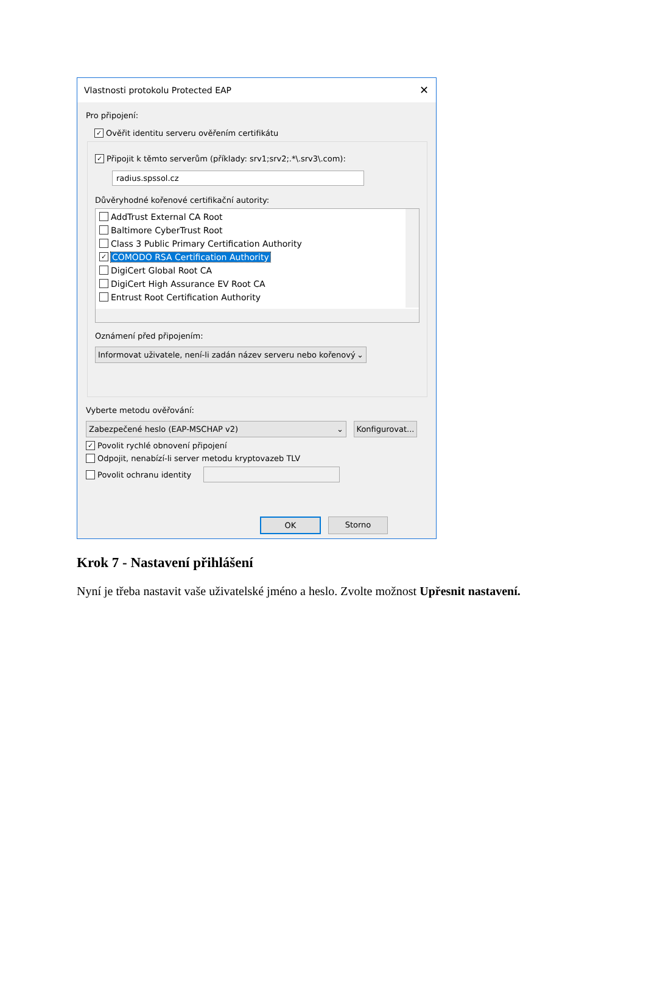Vlastnosti protokolu Protected EAP ✕
Pro připojení:
✓ Ověřit identitu serveru ověřením certifikátu
✓ Připojit k těmto serverům (příklady: srv1;srv2;.*\.srv3\.com):
radius.spssol.cz
Důvěryhodné kořenové certifikační autority:
AddTrust External CA Root
Baltimore CyberTrust Root
Class 3 Public Primary Certification Authority
✓ COMODO RSA Certification Authority
DigiCert Global Root CA
DigiCert High Assurance EV Root CA
Entrust Root Certification Authority
Oznámení před připojením:
Informovat uživatele, není-li zadán název serveru nebo kořenový ⌄
Vyberte metodu ověřování:
Zabezpečené heslo (EAP-MSCHAP v2) ⌄
Konfigurovat...
✓ Povolit rychlé obnovení připojení
Odpojit, nenabízí-li server metodu kryptovazeb TLV
Povolit ochranu identity
OK Storno
Krok 7 - Nastavení přihlášení
Nyní je třeba nastavit vaše uživatelské jméno a heslo. Zvolte možnost Upřesnit nastavení.